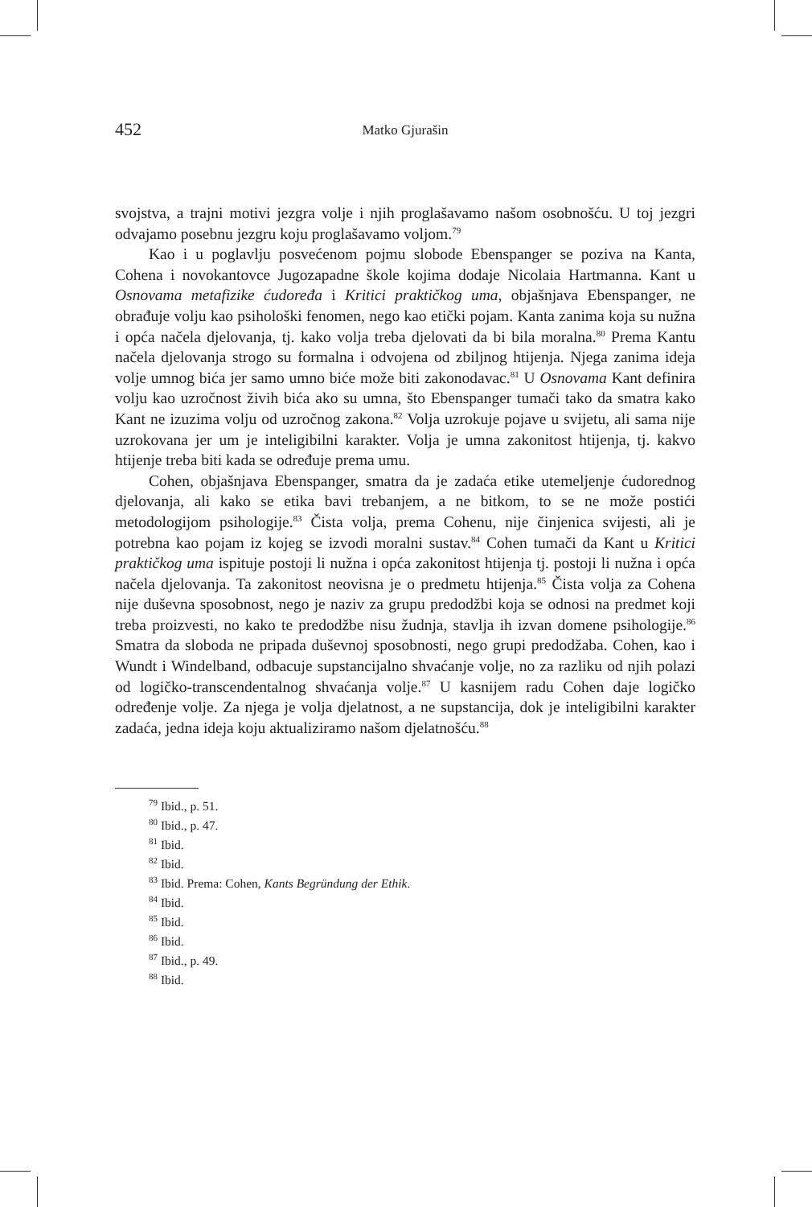452 Matko Gjurašin
svojstva, a trajni motivi jezgra volje i njih proglašavamo našom osobnošću. U toj jezgri odvajamo posebnu jezgru koju proglašavamo voljom.<sup>79</sup>
Kao i u poglavlju posvećenom pojmu slobode Ebenspanger se poziva na Kanta, Cohena i novokantovce Jugozapadne škole kojima dodaje Nicolaia Hartmanna. Kant u Osnovama metafizike ćudoređa i Kritici praktičkog uma, objašnjava Ebenspanger, ne obrađuje volju kao psihološki fenomen, nego kao etički pojam. Kanta zanima koja su nužna i opća načela djelovanja, tj. kako volja treba djelovati da bi bila moralna.<sup>80</sup> Prema Kantu načela djelovanja strogo su formalna i odvojena od zbiljnog htijenja. Njega zanima ideja volje umnog bića jer samo umno biće može biti zakonodavac.<sup>81</sup> U Osnovama Kant definira volju kao uzročnost živih bića ako su umna, što Ebenspanger tumači tako da smatra kako Kant ne izuzima volju od uzročnog zakona.<sup>82</sup> Volja uzrokuje pojave u svijetu, ali sama nije uzrokovana jer um je inteligibilni karakter. Volja je umna zakonitost htijenja, tj. kakvo htijenje treba biti kada se određuje prema umu.
Cohen, objašnjava Ebenspanger, smatra da je zadaća etike utemeljenje ćudorednog djelovanja, ali kako se etika bavi trebanjem, a ne bitkom, to se ne može postići metodologijom psihologije.<sup>83</sup> Čista volja, prema Cohenu, nije činjenica svijesti, ali je potrebna kao pojam iz kojeg se izvodi moralni sustav.<sup>84</sup> Cohen tumači da Kant u Kritici praktičkog uma ispituje postoji li nužna i opća zakonitost htijenja tj. postoji li nužna i opća načela djelovanja. Ta zakonitost neovisna je o predmetu htijenja.<sup>85</sup> Čista volja za Cohena nije duševna sposobnost, nego je naziv za grupu predodžbi koja se odnosi na predmet koji treba proizvesti, no kako te predodžbe nisu žudnja, stavlja ih izvan domene psihologije.<sup>86</sup> Smatra da sloboda ne pripada duševnoj sposobnosti, nego grupi predodžaba. Cohen, kao i Wundt i Windelband, odbacuje supstancijalno shvaćanje volje, no za razliku od njih polazi od logičko-transcendentalnog shvaćanja volje.<sup>87</sup> U kasnijem radu Cohen daje logičko određenje volje. Za njega je volja djelatnost, a ne supstancija, dok je inteligibilni karakter zadaća, jedna ideja koju aktualiziramo našom djelatnošću.<sup>88</sup>
<sup>79</sup> Ibid., p. 51.
<sup>80</sup> Ibid., p. 47.
<sup>81</sup> Ibid.
<sup>82</sup> Ibid.
<sup>83</sup> Ibid. Prema: Cohen, Kants Begründung der Ethik.
<sup>84</sup> Ibid.
<sup>85</sup> Ibid.
<sup>86</sup> Ibid.
<sup>87</sup> Ibid., p. 49.
<sup>88</sup> Ibid.